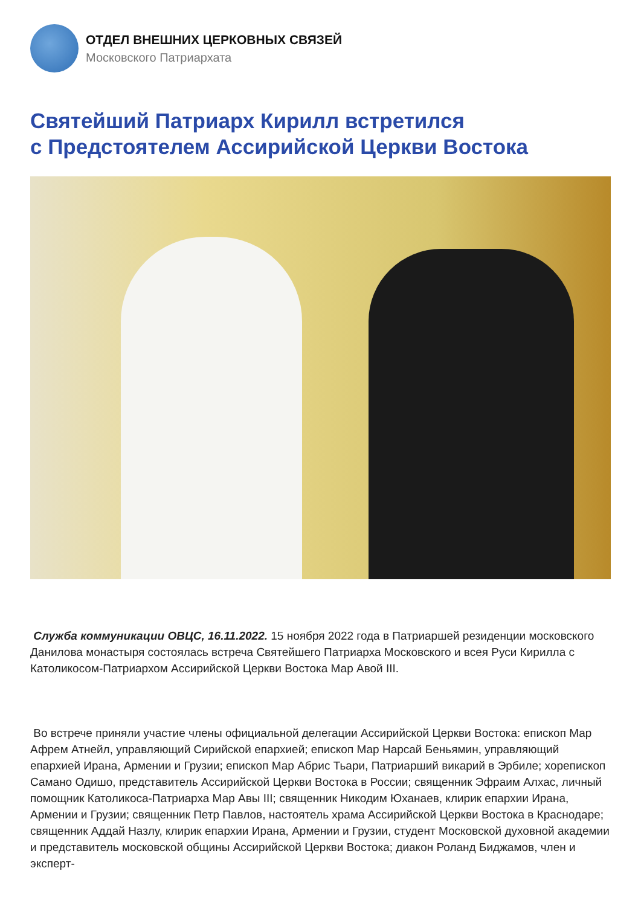ОТДЕЛ ВНЕШНИХ ЦЕРКОВНЫХ СВЯЗЕЙ
Московского Патриархата
Святейший Патриарх Кирилл встретился
с Предстоятелем Ассирийской Церкви Востока
Служба коммуникации ОВЦС, 16.11.2022. 15 ноября 2022 года в Патриаршей резиденции московского Данилова монастыря состоялась встреча Святейшего Патриарха Московского и всея Руси Кирилла с Католикосом-Патриархом Ассирийской Церкви Востока Мар Авой III.
Во встрече приняли участие члены официальной делегации Ассирийской Церкви Востока: епископ Мар Афрем Атнейл, управляющий Сирийской епархией; епископ Мар Нарсай Беньямин, управляющий епархией Ирана, Армении и Грузии; епископ Мар Абрис Тьари, Патриарший викарий в Эрбиле; хорепископ Самано Одишо, представитель Ассирийской Церкви Востока в России; священник Эфраим Алхас, личный помощник Католикоса-Патриарха Мар Авы III; священник Никодим Юханаев, клирик епархии Ирана, Армении и Грузии; священник Петр Павлов, настоятель храма Ассирийской Церкви Востока в Краснодаре; священник Аддай Назлу, клирик епархии Ирана, Армении и Грузии, студент Московской духовной академии и представитель московской общины Ассирийской Церкви Востока; диакон Роланд Биджамов, член и эксперт-